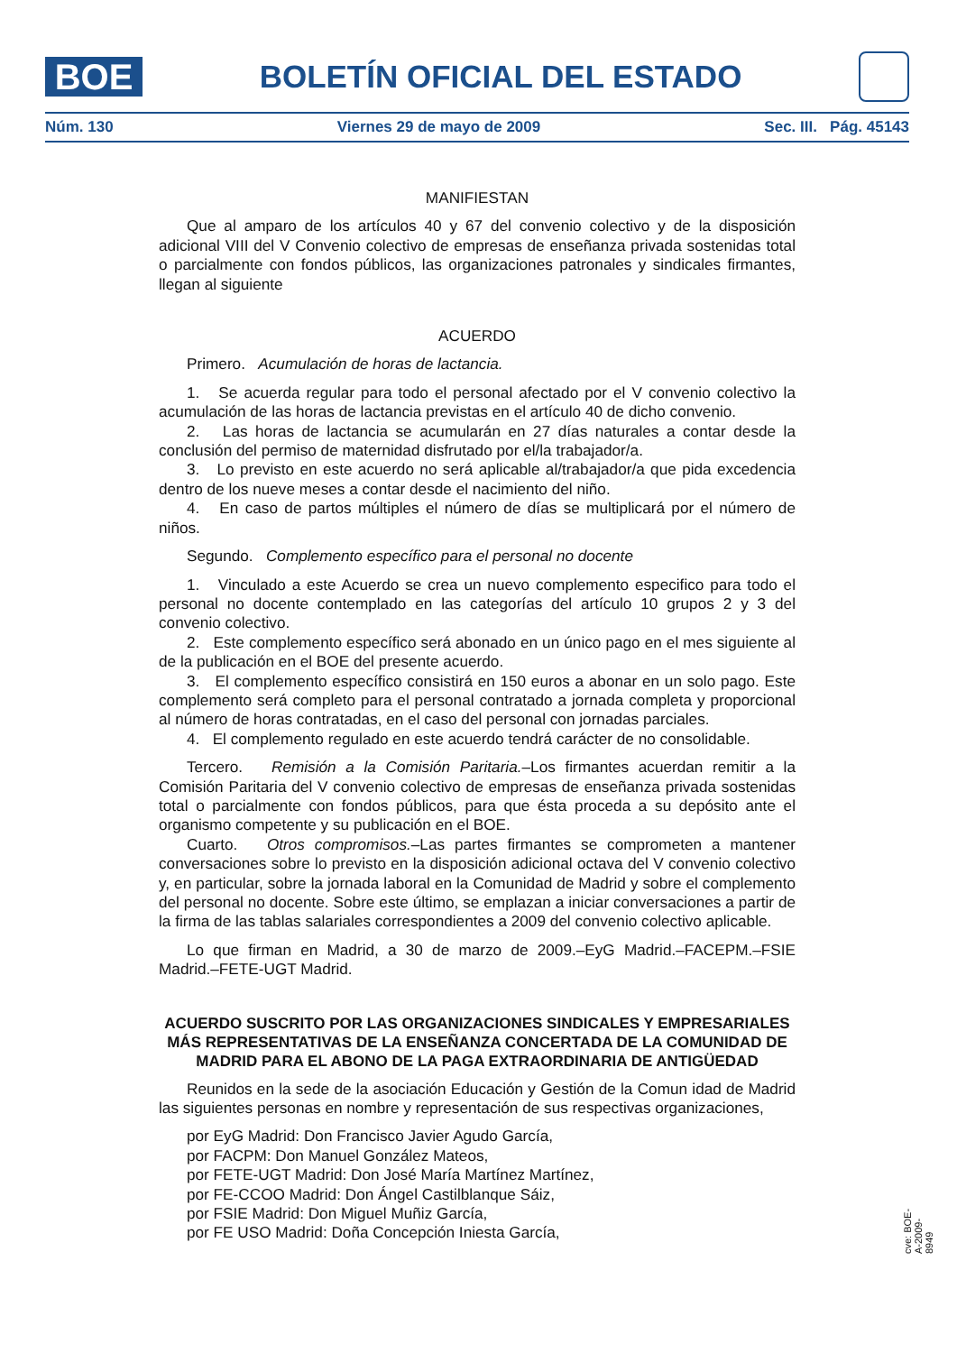BOE
BOLETÍN OFICIAL DEL ESTADO
Núm. 130 Viernes 29 de mayo de 2009 Sec. III. Pág. 45143
MANIFIESTAN
Que al amparo de los artículos 40 y 67 del convenio colectivo y de la disposición adicional VIII del V Convenio colectivo de empresas de enseñanza privada sostenidas total o parcialmente con fondos públicos, las organizaciones patronales y sindicales firmantes, llegan al siguiente
ACUERDO
Primero. Acumulación de horas de lactancia.
1. Se acuerda regular para todo el personal afectado por el V convenio colectivo la acumulación de las horas de lactancia previstas en el artículo 40 de dicho convenio.
2. Las horas de lactancia se acumularán en 27 días naturales a contar desde la conclusión del permiso de maternidad disfrutado por el/la trabajador/a.
3. Lo previsto en este acuerdo no será aplicable al/trabajador/a que pida excedencia dentro de los nueve meses a contar desde el nacimiento del niño.
4. En caso de partos múltiples el número de días se multiplicará por el número de niños.
Segundo. Complemento específico para el personal no docente
1. Vinculado a este Acuerdo se crea un nuevo complemento especifico para todo el personal no docente contemplado en las categorías del artículo 10 grupos 2 y 3 del convenio colectivo.
2. Este complemento específico será abonado en un único pago en el mes siguiente al de la publicación en el BOE del presente acuerdo.
3. El complemento específico consistirá en 150 euros a abonar en un solo pago. Este complemento será completo para el personal contratado a jornada completa y proporcional al número de horas contratadas, en el caso del personal con jornadas parciales.
4. El complemento regulado en este acuerdo tendrá carácter de no consolidable.
Tercero. Remisión a la Comisión Paritaria.–Los firmantes acuerdan remitir a la Comisión Paritaria del V convenio colectivo de empresas de enseñanza privada sostenidas total o parcialmente con fondos públicos, para que ésta proceda a su depósito ante el organismo competente y su publicación en el BOE.
Cuarto. Otros compromisos.–Las partes firmantes se comprometen a mantener conversaciones sobre lo previsto en la disposición adicional octava del V convenio colectivo y, en particular, sobre la jornada laboral en la Comunidad de Madrid y sobre el complemento del personal no docente. Sobre este último, se emplazan a iniciar conversaciones a partir de la firma de las tablas salariales correspondientes a 2009 del convenio colectivo aplicable.
Lo que firman en Madrid, a 30 de marzo de 2009.–EyG Madrid.–FACEPM.–FSIE Madrid.–FETE-UGT Madrid.
ACUERDO SUSCRITO POR LAS ORGANIZACIONES SINDICALES Y EMPRESARIALES MÁS REPRESENTATIVAS DE LA ENSEÑANZA CONCERTADA DE LA COMUNIDAD DE MADRID PARA EL ABONO DE LA PAGA EXTRAORDINARIA DE ANTIGÜEDAD
Reunidos en la sede de la asociación Educación y Gestión de la Comun idad de Madrid las siguientes personas en nombre y representación de sus respectivas organizaciones,
por EyG Madrid: Don Francisco Javier Agudo García,
por FACPM: Don Manuel González Mateos,
por FETE-UGT Madrid: Don José María Martínez Martínez,
por FE-CCOO Madrid: Don Ángel Castilblanque Sáiz,
por FSIE Madrid: Don Miguel Muñiz García,
por FE USO Madrid: Doña Concepción Iniesta García,
cve: BOE-A-2009-8949